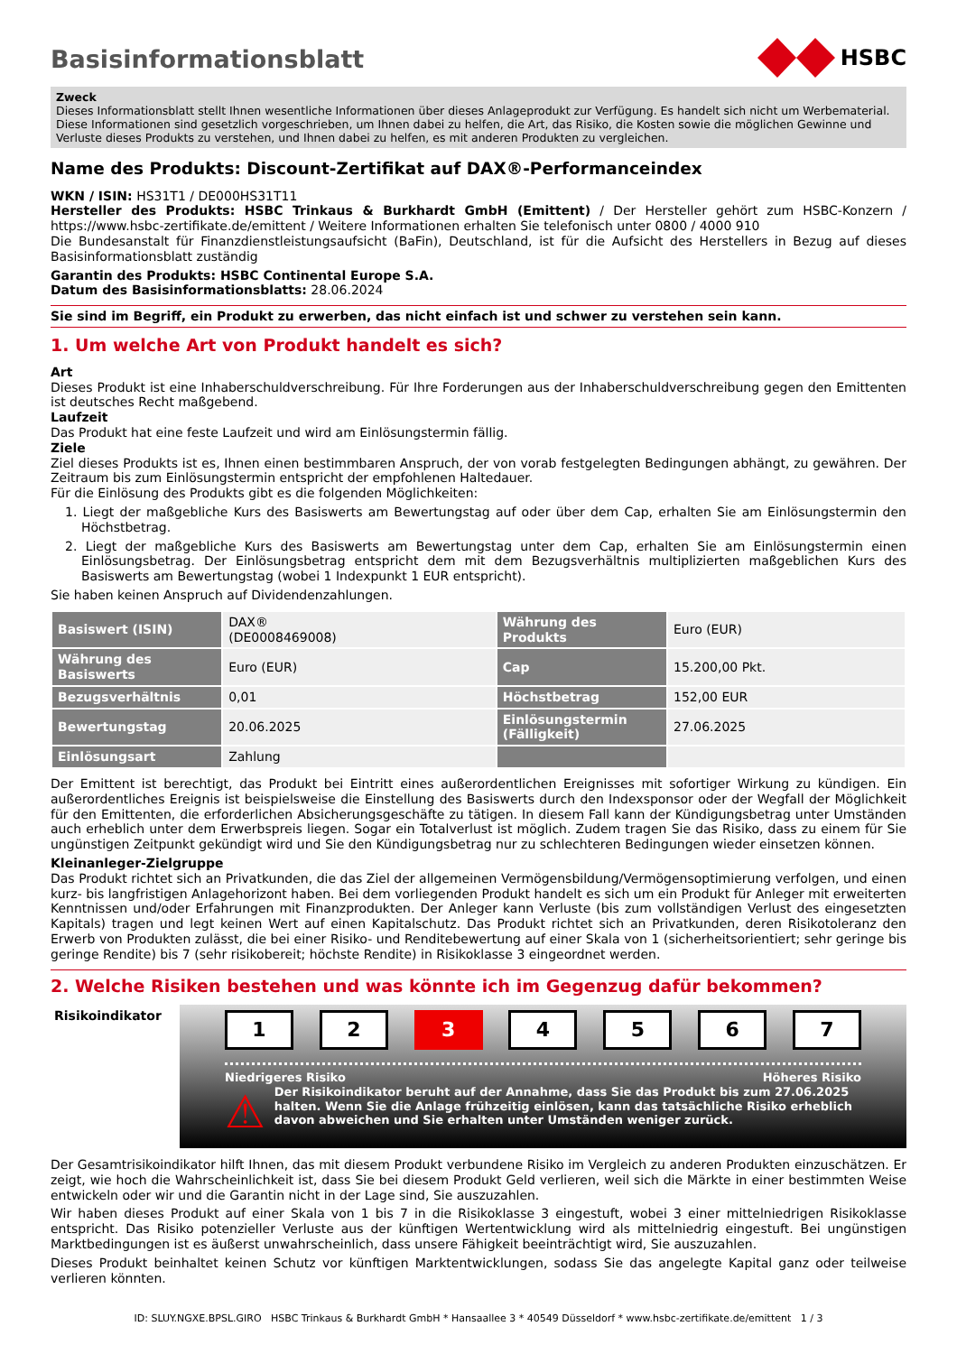Basisinformationsblatt
HSBC
Zweck
Dieses Informationsblatt stellt Ihnen wesentliche Informationen über dieses Anlageprodukt zur Verfügung. Es handelt sich nicht um Werbematerial. Diese Informationen sind gesetzlich vorgeschrieben, um Ihnen dabei zu helfen, die Art, das Risiko, die Kosten sowie die möglichen Gewinne und Verluste dieses Produkts zu verstehen, und Ihnen dabei zu helfen, es mit anderen Produkten zu vergleichen.
Name des Produkts: Discount-Zertifikat auf DAX®-Performanceindex
WKN / ISIN: HS31T1 / DE000HS31T11
Hersteller des Produkts: HSBC Trinkaus & Burkhardt GmbH (Emittent) / Der Hersteller gehört zum HSBC-Konzern / https://www.hsbc-zertifikate.de/emittent / Weitere Informationen erhalten Sie telefonisch unter 0800 / 4000 910
Die Bundesanstalt für Finanzdienstleistungsaufsicht (BaFin), Deutschland, ist für die Aufsicht des Herstellers in Bezug auf dieses Basisinformationsblatt zuständig
Garantin des Produkts: HSBC Continental Europe S.A.
Datum des Basisinformationsblatts: 28.06.2024
Sie sind im Begriff, ein Produkt zu erwerben, das nicht einfach ist und schwer zu verstehen sein kann.
1. Um welche Art von Produkt handelt es sich?
Art
Dieses Produkt ist eine Inhaberschuldverschreibung. Für Ihre Forderungen aus der Inhaberschuldverschreibung gegen den Emittenten ist deutsches Recht maßgebend.
Laufzeit
Das Produkt hat eine feste Laufzeit und wird am Einlösungstermin fällig.
Ziele
Ziel dieses Produkts ist es, Ihnen einen bestimmbaren Anspruch, der von vorab festgelegten Bedingungen abhängt, zu gewähren. Der Zeitraum bis zum Einlösungstermin entspricht der empfohlenen Haltedauer.
Für die Einlösung des Produkts gibt es die folgenden Möglichkeiten:
1. Liegt der maßgebliche Kurs des Basiswerts am Bewertungstag auf oder über dem Cap, erhalten Sie am Einlösungstermin den Höchstbetrag.
2. Liegt der maßgebliche Kurs des Basiswerts am Bewertungstag unter dem Cap, erhalten Sie am Einlösungstermin einen Einlösungsbetrag. Der Einlösungsbetrag entspricht dem mit dem Bezugsverhältnis multiplizierten maßgeblichen Kurs des Basiswerts am Bewertungstag (wobei 1 Indexpunkt 1 EUR entspricht).
Sie haben keinen Anspruch auf Dividendenzahlungen.
| Basiswert (ISIN) | DAX® (DE0008469008) | Währung des Produkts | Euro (EUR) |
| Währung des Basiswerts | Euro (EUR) | Cap | 15.200,00 Pkt. |
| Bezugsverhältnis | 0,01 | Höchstbetrag | 152,00 EUR |
| Bewertungstag | 20.06.2025 | Einlösungstermin (Fälligkeit) | 27.06.2025 |
| Einlösungsart | Zahlung | | |
Der Emittent ist berechtigt, das Produkt bei Eintritt eines außerordentlichen Ereignisses mit sofortiger Wirkung zu kündigen. Ein außerordentliches Ereignis ist beispielsweise die Einstellung des Basiswerts durch den Indexsponsor oder der Wegfall der Möglichkeit für den Emittenten, die erforderlichen Absicherungsgeschäfte zu tätigen. In diesem Fall kann der Kündigungsbetrag unter Umständen auch erheblich unter dem Erwerbspreis liegen. Sogar ein Totalverlust ist möglich. Zudem tragen Sie das Risiko, dass zu einem für Sie ungünstigen Zeitpunkt gekündigt wird und Sie den Kündigungsbetrag nur zu schlechteren Bedingungen wieder einsetzen können.
Kleinanleger-Zielgruppe
Das Produkt richtet sich an Privatkunden, die das Ziel der allgemeinen Vermögensbildung/Vermögensoptimierung verfolgen, und einen kurz- bis langfristigen Anlagehorizont haben. Bei dem vorliegenden Produkt handelt es sich um ein Produkt für Anleger mit erweiterten Kenntnissen und/oder Erfahrungen mit Finanzprodukten. Der Anleger kann Verluste (bis zum vollständigen Verlust des eingesetzten Kapitals) tragen und legt keinen Wert auf einen Kapitalschutz. Das Produkt richtet sich an Privatkunden, deren Risikotoleranz den Erwerb von Produkten zulässt, die bei einer Risiko- und Renditebewertung auf einer Skala von 1 (sicherheitsorientiert; sehr geringe bis geringe Rendite) bis 7 (sehr risikobereit; höchste Rendite) in Risikoklasse 3 eingeordnet werden.
2. Welche Risiken bestehen und was könnte ich im Gegenzug dafür bekommen?
Risikoindikator
1 2 3 4 5 6 7
Niedrigeres Risiko Höheres Risiko
⚠ Der Risikoindikator beruht auf der Annahme, dass Sie das Produkt bis zum 27.06.2025 halten. Wenn Sie die Anlage frühzeitig einlösen, kann das tatsächliche Risiko erheblich davon abweichen und Sie erhalten unter Umständen weniger zurück.
Der Gesamtrisikoindikator hilft Ihnen, das mit diesem Produkt verbundene Risiko im Vergleich zu anderen Produkten einzuschätzen. Er zeigt, wie hoch die Wahrscheinlichkeit ist, dass Sie bei diesem Produkt Geld verlieren, weil sich die Märkte in einer bestimmten Weise entwickeln oder wir und die Garantin nicht in der Lage sind, Sie auszuzahlen.
Wir haben dieses Produkt auf einer Skala von 1 bis 7 in die Risikoklasse 3 eingestuft, wobei 3 einer mittelniedrigen Risikoklasse entspricht. Das Risiko potenzieller Verluste aus der künftigen Wertentwicklung wird als mittelniedrig eingestuft. Bei ungünstigen Marktbedingungen ist es äußerst unwahrscheinlich, dass unsere Fähigkeit beeinträchtigt wird, Sie auszuzahlen.
Dieses Produkt beinhaltet keinen Schutz vor künftigen Marktentwicklungen, sodass Sie das angelegte Kapital ganz oder teilweise verlieren könnten.
ID: SLUY.NGXE.BPSL.GIRO HSBC Trinkaus & Burkhardt GmbH * Hansaallee 3 * 40549 Düsseldorf * www.hsbc-zertifikate.de/emittent 1 / 3